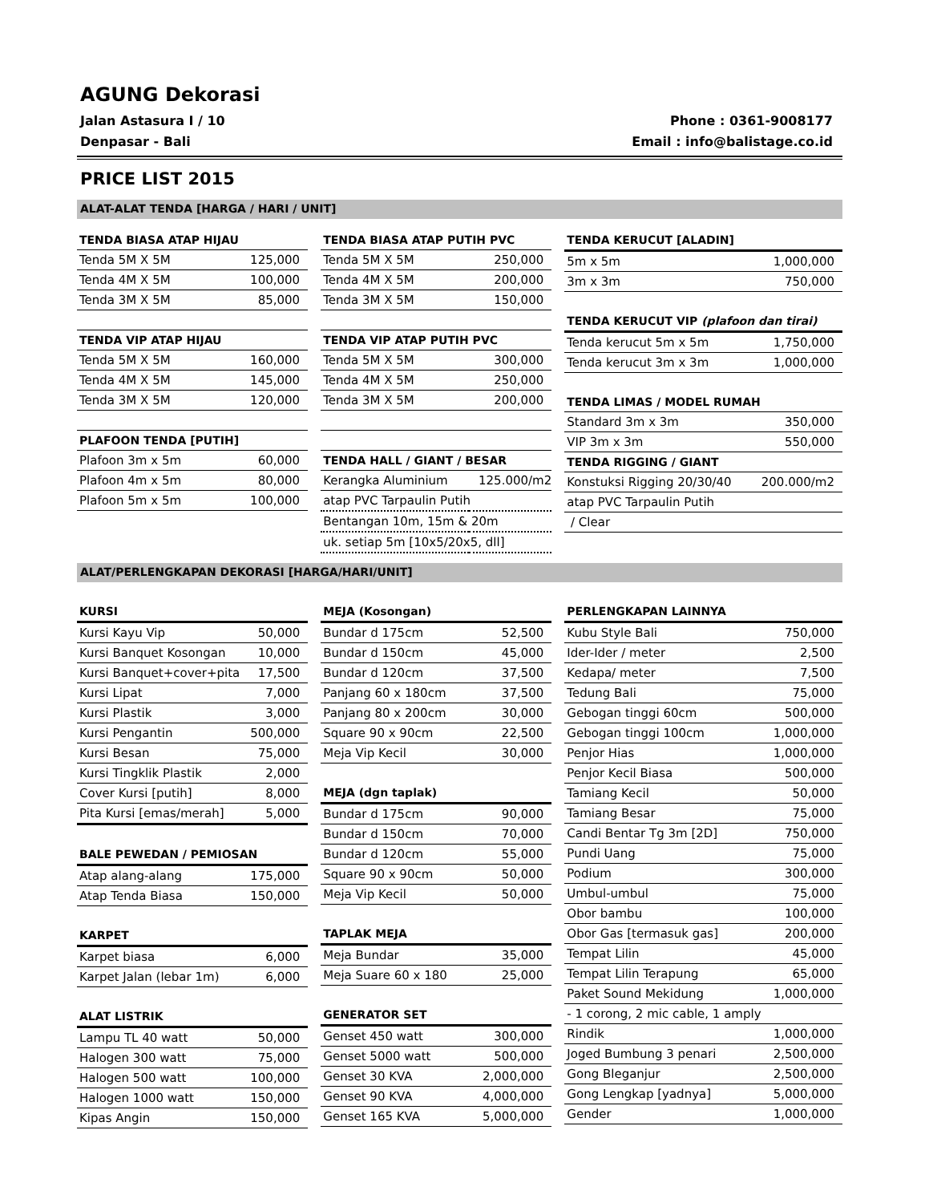AGUNG Dekorasi
Jalan Astasura I / 10 Phone : 0361-9008177
Denpasar - Bali Email : info@balistage.co.id
PRICE LIST 2015
ALAT-ALAT TENDA [HARGA / HARI / UNIT]
| TENDA BIASA ATAP HIJAU | |
| --- | --- |
| Tenda 5M X 5M | 125,000 |
| Tenda 4M X 5M | 100,000 |
| Tenda 3M X 5M | 85,000 |
| TENDA VIP ATAP HIJAU | |
| Tenda 5M X 5M | 160,000 |
| Tenda 4M X 5M | 145,000 |
| Tenda 3M X 5M | 120,000 |
| PLAFOON TENDA [PUTIH] | |
| Plafoon 3m x 5m | 60,000 |
| Plafoon 4m x 5m | 80,000 |
| Plafoon 5m x 5m | 100,000 |
| TENDA BIASA ATAP PUTIH PVC | |
| --- | --- |
| Tenda 5M X 5M | 250,000 |
| Tenda 4M X 5M | 200,000 |
| Tenda 3M X 5M | 150,000 |
| TENDA VIP ATAP PUTIH PVC | |
| Tenda 5M X 5M | 300,000 |
| Tenda 4M X 5M | 250,000 |
| Tenda 3M X 5M | 200,000 |
| TENDA HALL / GIANT / BESAR | |
| Kerangka Aluminium | 125.000/m2 |
| atap PVC Tarpaulin Putih | |
| Bentangan 10m, 15m & 20m | |
| uk. setiap 5m [10x5/20x5, dll] | |
| TENDA KERUCUT [ALADIN] | |
| --- | --- |
| 5m x 5m | 1,000,000 |
| 3m x 3m | 750,000 |
| TENDA KERUCUT VIP (plafoon dan tirai) | |
| Tenda kerucut 5m x 5m | 1,750,000 |
| Tenda kerucut 3m x 3m | 1,000,000 |
| TENDA LIMAS / MODEL RUMAH | |
| Standard 3m x 3m | 350,000 |
| VIP 3m x 3m | 550,000 |
| TENDA RIGGING / GIANT | |
| Konstuksi Rigging 20/30/40 | 200.000/m2 |
| atap PVC Tarpaulin Putih | |
| / Clear | |
ALAT/PERLENGKAPAN DEKORASI [HARGA/HARI/UNIT]
| KURSI | |
| --- | --- |
| Kursi Kayu Vip | 50,000 |
| Kursi Banquet Kosongan | 10,000 |
| Kursi Banquet+cover+pita | 17,500 |
| Kursi Lipat | 7,000 |
| Kursi Plastik | 3,000 |
| Kursi Pengantin | 500,000 |
| Kursi Besan | 75,000 |
| Kursi Tingklik Plastik | 2,000 |
| Cover Kursi [putih] | 8,000 |
| Pita Kursi [emas/merah] | 5,000 |
| BALE PEWEDAN / PEMIOSAN | |
| Atap alang-alang | 175,000 |
| Atap Tenda Biasa | 150,000 |
| KARPET | |
| Karpet biasa | 6,000 |
| Karpet Jalan (lebar 1m) | 6,000 |
| ALAT LISTRIK | |
| Lampu TL 40 watt | 50,000 |
| Halogen 300 watt | 75,000 |
| Halogen 500 watt | 100,000 |
| Halogen 1000 watt | 150,000 |
| Kipas Angin | 150,000 |
| MEJA (Kosongan) | |
| --- | --- |
| Bundar d 175cm | 52,500 |
| Bundar d 150cm | 45,000 |
| Bundar d 120cm | 37,500 |
| Panjang 60 x 180cm | 37,500 |
| Panjang 80 x 200cm | 30,000 |
| Square 90 x 90cm | 22,500 |
| Meja Vip Kecil | 30,000 |
| MEJA (dgn taplak) | |
| Bundar d 175cm | 90,000 |
| Bundar d 150cm | 70,000 |
| Bundar d 120cm | 55,000 |
| Square 90 x 90cm | 50,000 |
| Meja Vip Kecil | 50,000 |
| TAPLAK MEJA | |
| Meja Bundar | 35,000 |
| Meja Suare 60 x 180 | 25,000 |
| GENERATOR SET | |
| Genset 450 watt | 300,000 |
| Genset 5000 watt | 500,000 |
| Genset 30 KVA | 2,000,000 |
| Genset 90 KVA | 4,000,000 |
| Genset 165 KVA | 5,000,000 |
| PERLENGKAPAN LAINNYA | |
| --- | --- |
| Kubu Style Bali | 750,000 |
| Ider-Ider / meter | 2,500 |
| Kedapa/ meter | 7,500 |
| Tedung Bali | 75,000 |
| Gebogan tinggi 60cm | 500,000 |
| Gebogan tinggi 100cm | 1,000,000 |
| Penjor Hias | 1,000,000 |
| Penjor Kecil Biasa | 500,000 |
| Tamiang Kecil | 50,000 |
| Tamiang Besar | 75,000 |
| Candi Bentar Tg 3m [2D] | 750,000 |
| Pundi Uang | 75,000 |
| Podium | 300,000 |
| Umbul-umbul | 75,000 |
| Obor bambu | 100,000 |
| Obor Gas [termasuk gas] | 200,000 |
| Tempat Lilin | 45,000 |
| Tempat Lilin Terapung | 65,000 |
| Paket Sound Mekidung | 1,000,000 |
| - 1 corong, 2 mic cable, 1 amply | |
| Rindik | 1,000,000 |
| Joged Bumbung 3 penari | 2,500,000 |
| Gong Bleganjur | 2,500,000 |
| Gong Lengkap [yadnya] | 5,000,000 |
| Gender | 1,000,000 |